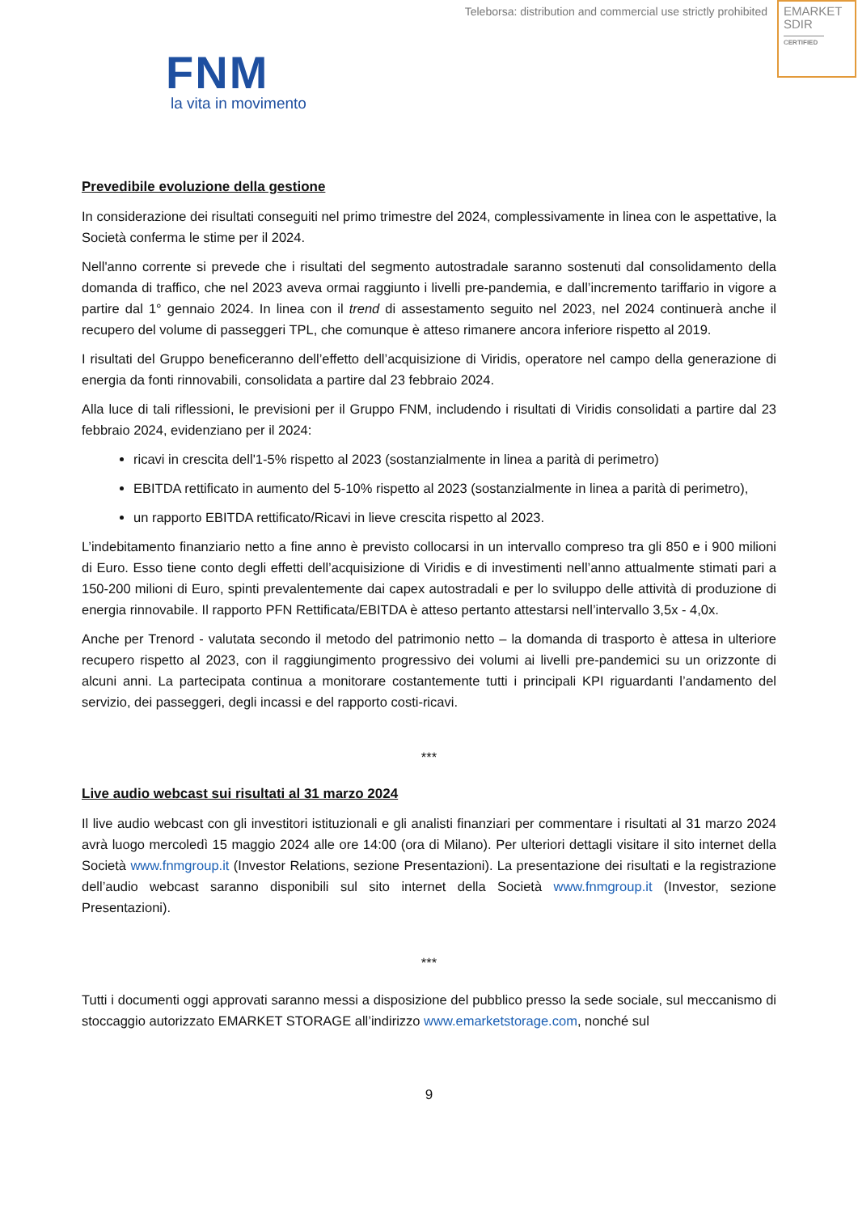Teleborsa: distribution and commercial use strictly prohibited
EMARKET
SDIR
CERTIFIED
FNM
la vita in movimento
Prevedibile evoluzione della gestione
In considerazione dei risultati conseguiti nel primo trimestre del 2024, complessivamente in linea con le aspettative, la Società conferma le stime per il 2024.
Nell'anno corrente si prevede che i risultati del segmento autostradale saranno sostenuti dal consolidamento della domanda di traffico, che nel 2023 aveva ormai raggiunto i livelli pre-pandemia, e dall’incremento tariffario in vigore a partire dal 1° gennaio 2024. In linea con il trend di assestamento seguito nel 2023, nel 2024 continuerà anche il recupero del volume di passeggeri TPL, che comunque è atteso rimanere ancora inferiore rispetto al 2019.
I risultati del Gruppo beneficeranno dell’effetto dell’acquisizione di Viridis, operatore nel campo della generazione di energia da fonti rinnovabili, consolidata a partire dal 23 febbraio 2024.
Alla luce di tali riflessioni, le previsioni per il Gruppo FNM, includendo i risultati di Viridis consolidati a partire dal 23 febbraio 2024, evidenziano per il 2024:
ricavi in crescita dell'1-5% rispetto al 2023 (sostanzialmente in linea a parità di perimetro)
EBITDA rettificato in aumento del 5-10% rispetto al 2023 (sostanzialmente in linea a parità di perimetro),
un rapporto EBITDA rettificato/Ricavi in lieve crescita rispetto al 2023.
L’indebitamento finanziario netto a fine anno è previsto collocarsi in un intervallo compreso tra gli 850 e i 900 milioni di Euro. Esso tiene conto degli effetti dell’acquisizione di Viridis e di investimenti nell’anno attualmente stimati pari a 150-200 milioni di Euro, spinti prevalentemente dai capex autostradali e per lo sviluppo delle attività di produzione di energia rinnovabile. Il rapporto PFN Rettificata/EBITDA è atteso pertanto attestarsi nell’intervallo 3,5x - 4,0x.
Anche per Trenord - valutata secondo il metodo del patrimonio netto – la domanda di trasporto è attesa in ulteriore recupero rispetto al 2023, con il raggiungimento progressivo dei volumi ai livelli pre-pandemici su un orizzonte di alcuni anni. La partecipata continua a monitorare costantemente tutti i principali KPI riguardanti l’andamento del servizio, dei passeggeri, degli incassi e del rapporto costi-ricavi.
***
Live audio webcast sui risultati al 31 marzo 2024
Il live audio webcast con gli investitori istituzionali e gli analisti finanziari per commentare i risultati al 31 marzo 2024 avrà luogo mercoledì 15 maggio 2024 alle ore 14:00 (ora di Milano). Per ulteriori dettagli visitare il sito internet della Società www.fnmgroup.it (Investor Relations, sezione Presentazioni). La presentazione dei risultati e la registrazione dell’audio webcast saranno disponibili sul sito internet della Società www.fnmgroup.it (Investor, sezione Presentazioni).
***
Tutti i documenti oggi approvati saranno messi a disposizione del pubblico presso la sede sociale, sul meccanismo di stoccaggio autorizzato EMARKET STORAGE all’indirizzo www.emarketstorage.com, nonché sul
9